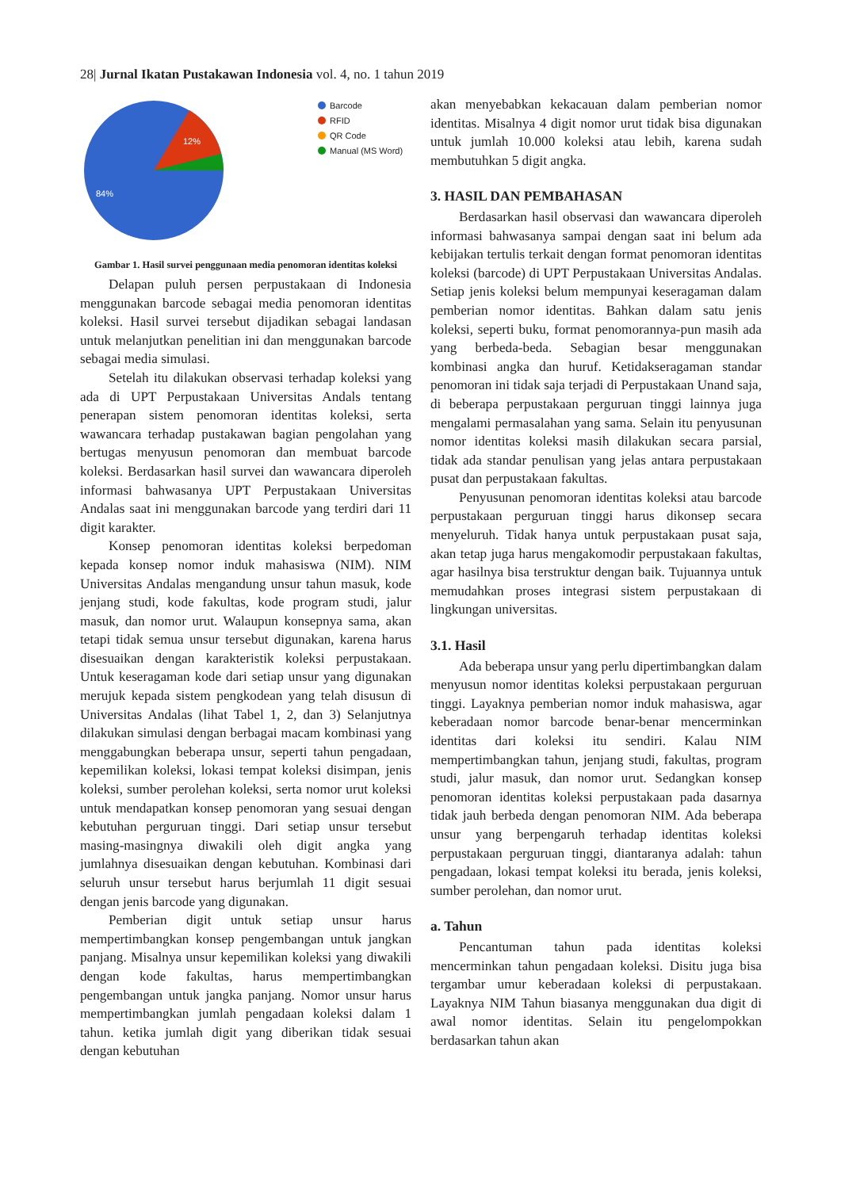28| Jurnal Ikatan Pustakawan Indonesia vol. 4, no. 1 tahun 2019
12%
84%
Barcode
RFID
QR Code
Manual (MS Word)
Gambar 1. Hasil survei penggunaan media penomoran identitas koleksi
Delapan puluh persen perpustakaan di Indonesia menggunakan barcode sebagai media penomoran identitas koleksi. Hasil survei tersebut dijadikan sebagai landasan untuk melanjutkan penelitian ini dan menggunakan barcode sebagai media simulasi.
Setelah itu dilakukan observasi terhadap koleksi yang ada di UPT Perpustakaan Universitas Andals tentang penerapan sistem penomoran identitas koleksi, serta wawancara terhadap pustakawan bagian pengolahan yang bertugas menyusun penomoran dan membuat barcode koleksi. Berdasarkan hasil survei dan wawancara diperoleh informasi bahwasanya UPT Perpustakaan Universitas Andalas saat ini menggunakan barcode yang terdiri dari 11 digit karakter.
Konsep penomoran identitas koleksi berpedoman kepada konsep nomor induk mahasiswa (NIM). NIM Universitas Andalas mengandung unsur tahun masuk, kode jenjang studi, kode fakultas, kode program studi, jalur masuk, dan nomor urut. Walaupun konsepnya sama, akan tetapi tidak semua unsur tersebut digunakan, karena harus disesuaikan dengan karakteristik koleksi perpustakaan. Untuk keseragaman kode dari setiap unsur yang digunakan merujuk kepada sistem pengkodean yang telah disusun di Universitas Andalas (lihat Tabel 1, 2, dan 3) Selanjutnya dilakukan simulasi dengan berbagai macam kombinasi yang menggabungkan beberapa unsur, seperti tahun pengadaan, kepemilikan koleksi, lokasi tempat koleksi disimpan, jenis koleksi, sumber perolehan koleksi, serta nomor urut koleksi untuk mendapatkan konsep penomoran yang sesuai dengan kebutuhan perguruan tinggi. Dari setiap unsur tersebut masing-masingnya diwakili oleh digit angka yang jumlahnya disesuaikan dengan kebutuhan. Kombinasi dari seluruh unsur tersebut harus berjumlah 11 digit sesuai dengan jenis barcode yang digunakan.
Pemberian digit untuk setiap unsur harus mempertimbangkan konsep pengembangan untuk jangkan panjang. Misalnya unsur kepemilikan koleksi yang diwakili dengan kode fakultas, harus mempertimbangkan pengembangan untuk jangka panjang. Nomor unsur harus mempertimbangkan jumlah pengadaan koleksi dalam 1 tahun. ketika jumlah digit yang diberikan tidak sesuai dengan kebutuhan
akan menyebabkan kekacauan dalam pemberian nomor identitas. Misalnya 4 digit nomor urut tidak bisa digunakan untuk jumlah 10.000 koleksi atau lebih, karena sudah membutuhkan 5 digit angka.
3. HASIL DAN PEMBAHASAN
Berdasarkan hasil observasi dan wawancara diperoleh informasi bahwasanya sampai dengan saat ini belum ada kebijakan tertulis terkait dengan format penomoran identitas koleksi (barcode) di UPT Perpustakaan Universitas Andalas. Setiap jenis koleksi belum mempunyai keseragaman dalam pemberian nomor identitas. Bahkan dalam satu jenis koleksi, seperti buku, format penomorannya-pun masih ada yang berbeda-beda. Sebagian besar menggunakan kombinasi angka dan huruf. Ketidakseragaman standar penomoran ini tidak saja terjadi di Perpustakaan Unand saja, di beberapa perpustakaan perguruan tinggi lainnya juga mengalami permasalahan yang sama. Selain itu penyusunan nomor identitas koleksi masih dilakukan secara parsial, tidak ada standar penulisan yang jelas antara perpustakaan pusat dan perpustakaan fakultas.
Penyusunan penomoran identitas koleksi atau barcode perpustakaan perguruan tinggi harus dikonsep secara menyeluruh. Tidak hanya untuk perpustakaan pusat saja, akan tetap juga harus mengakomodir perpustakaan fakultas, agar hasilnya bisa terstruktur dengan baik. Tujuannya untuk memudahkan proses integrasi sistem perpustakaan di lingkungan universitas.
3.1. Hasil
Ada beberapa unsur yang perlu dipertimbangkan dalam menyusun nomor identitas koleksi perpustakaan perguruan tinggi. Layaknya pemberian nomor induk mahasiswa, agar keberadaan nomor barcode benar-benar mencerminkan identitas dari koleksi itu sendiri. Kalau NIM mempertimbangkan tahun, jenjang studi, fakultas, program studi, jalur masuk, dan nomor urut. Sedangkan konsep penomoran identitas koleksi perpustakaan pada dasarnya tidak jauh berbeda dengan penomoran NIM. Ada beberapa unsur yang berpengaruh terhadap identitas koleksi perpustakaan perguruan tinggi, diantaranya adalah: tahun pengadaan, lokasi tempat koleksi itu berada, jenis koleksi, sumber perolehan, dan nomor urut.
a. Tahun
Pencantuman tahun pada identitas koleksi mencerminkan tahun pengadaan koleksi. Disitu juga bisa tergambar umur keberadaan koleksi di perpustakaan. Layaknya NIM Tahun biasanya menggunakan dua digit di awal nomor identitas. Selain itu pengelompokkan berdasarkan tahun akan